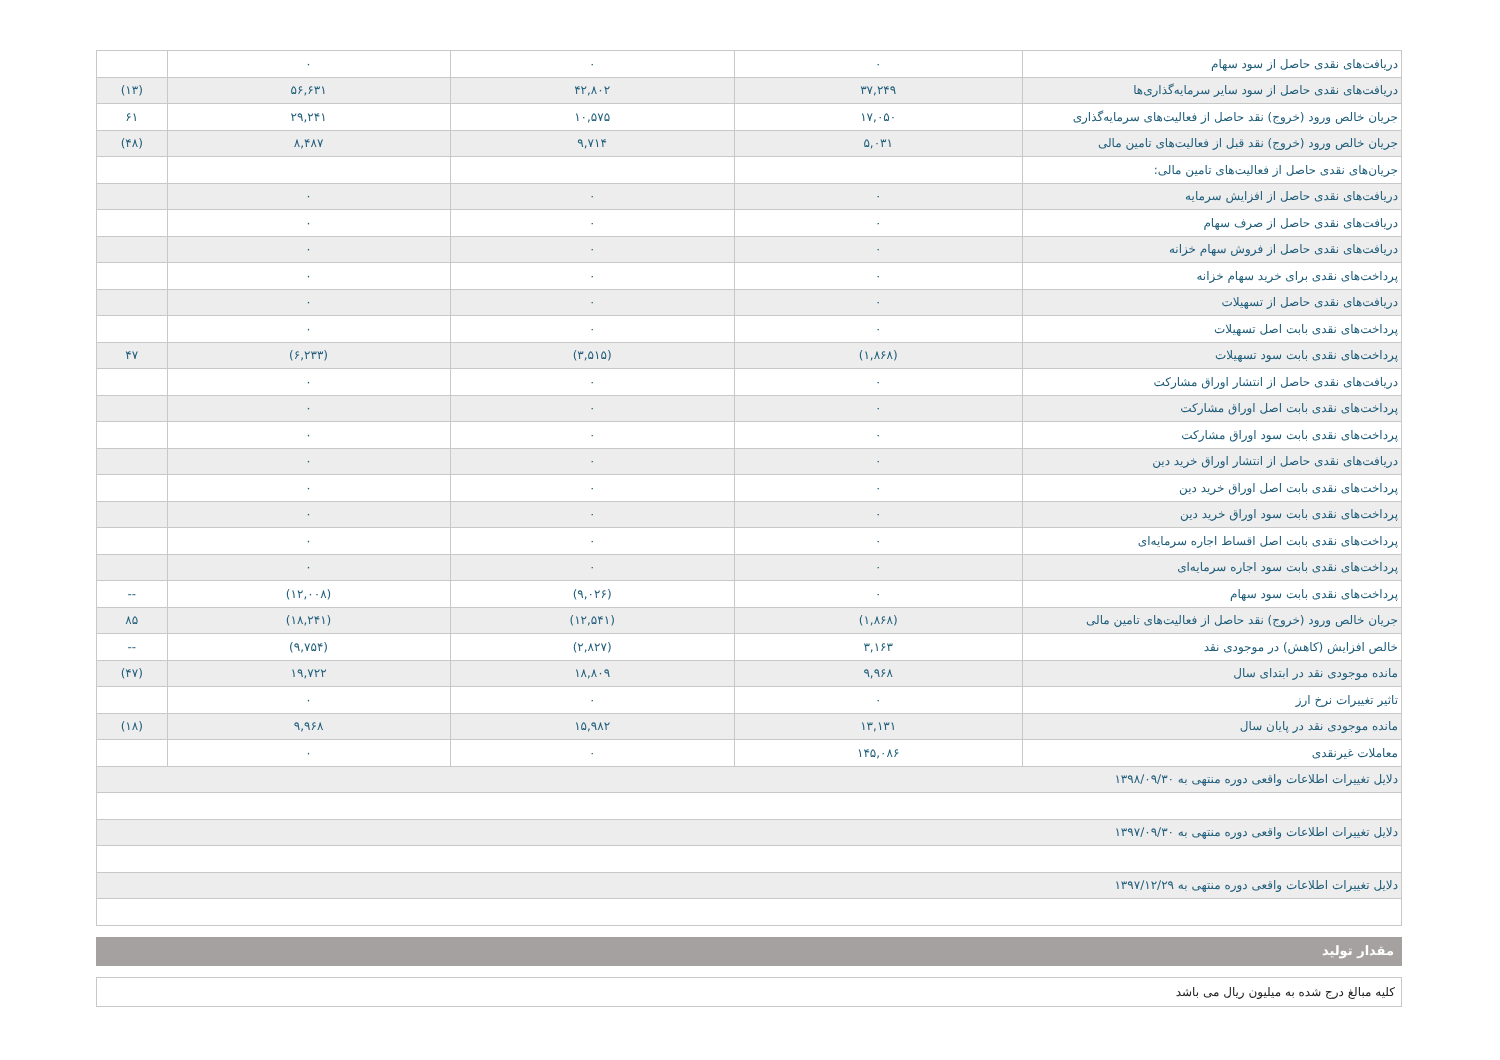| دریافت‌های نقدی حاصل از سود سهام | ۰ | ۰ | ۰ | |
| دریافت‌های نقدی حاصل از سود سایر سرمایه‌گذاری‌ها | ۳۷,۲۴۹ | ۴۲,۸۰۲ | ۵۶,۶۳۱ | (۱۳) |
| جریان خالص ورود (خروج) نقد حاصل از فعالیت‌های سرمایه‌گذاری | ۱۷,۰۵۰ | ۱۰,۵۷۵ | ۲۹,۲۴۱ | ۶۱ |
| جریان خالص ورود (خروج) نقد قبل از فعالیت‌های تامین مالی | ۵,۰۳۱ | ۹,۷۱۴ | ۸,۴۸۷ | (۴۸) |
| جریان‌های نقدی حاصل از فعالیت‌های تامین مالی: | | | | |
| دریافت‌های نقدی حاصل از افزایش سرمایه | ۰ | ۰ | ۰ | |
| دریافت‌های نقدی حاصل از صرف سهام | ۰ | ۰ | ۰ | |
| دریافت‌های نقدی حاصل از فروش سهام خزانه | ۰ | ۰ | ۰ | |
| پرداخت‌های نقدی برای خرید سهام خزانه | ۰ | ۰ | ۰ | |
| دریافت‌های نقدی حاصل از تسهیلات | ۰ | ۰ | ۰ | |
| پرداخت‌های نقدی بابت اصل تسهیلات | ۰ | ۰ | ۰ | |
| پرداخت‌های نقدی بابت سود تسهیلات | (۱,۸۶۸) | (۳,۵۱۵) | (۶,۲۳۳) | ۴۷ |
| دریافت‌های نقدی حاصل از انتشار اوراق مشارکت | ۰ | ۰ | ۰ | |
| پرداخت‌های نقدی بابت اصل اوراق مشارکت | ۰ | ۰ | ۰ | |
| پرداخت‌های نقدی بابت سود اوراق مشارکت | ۰ | ۰ | ۰ | |
| دریافت‌های نقدی حاصل از انتشار اوراق خرید دین | ۰ | ۰ | ۰ | |
| پرداخت‌های نقدی بابت اصل اوراق خرید دین | ۰ | ۰ | ۰ | |
| پرداخت‌های نقدی بابت سود اوراق خرید دین | ۰ | ۰ | ۰ | |
| پرداخت‌های نقدی بابت اصل اقساط اجاره سرمایه‌ای | ۰ | ۰ | ۰ | |
| پرداخت‌های نقدی بابت سود اجاره سرمایه‌ای | ۰ | ۰ | ۰ | |
| پرداخت‌های نقدی بابت سود سهام | ۰ | (۹,۰۲۶) | (۱۲,۰۰۸) | -- |
| جریان خالص ورود (خروج) نقد حاصل از فعالیت‌های تامین مالی | (۱,۸۶۸) | (۱۲,۵۴۱) | (۱۸,۲۴۱) | ۸۵ |
| خالص افزایش (کاهش) در موجودی نقد | ۳,۱۶۳ | (۲,۸۲۷) | (۹,۷۵۴) | -- |
| مانده موجودی نقد در ابتدای سال | ۹,۹۶۸ | ۱۸,۸۰۹ | ۱۹,۷۲۲ | (۴۷) |
| تاثیر تغییرات نرخ ارز | ۰ | ۰ | ۰ | |
| مانده موجودی نقد در پایان سال | ۱۳,۱۳۱ | ۱۵,۹۸۲ | ۹,۹۶۸ | (۱۸) |
| معاملات غیرنقدی | ۱۴۵,۰۸۶ | ۰ | ۰ | |
| دلایل تغییرات اطلاعات واقعی دوره منتهی به ۱۳۹۸/۰۹/۳۰ | | | | |
| دلایل تغییرات اطلاعات واقعی دوره منتهی به ۱۳۹۷/۰۹/۳۰ | | | | |
| دلایل تغییرات اطلاعات واقعی دوره منتهی به ۱۳۹۷/۱۲/۲۹ | | | | |
مقدار تولید
کلیه مبالغ درج شده به میلیون ریال می باشد